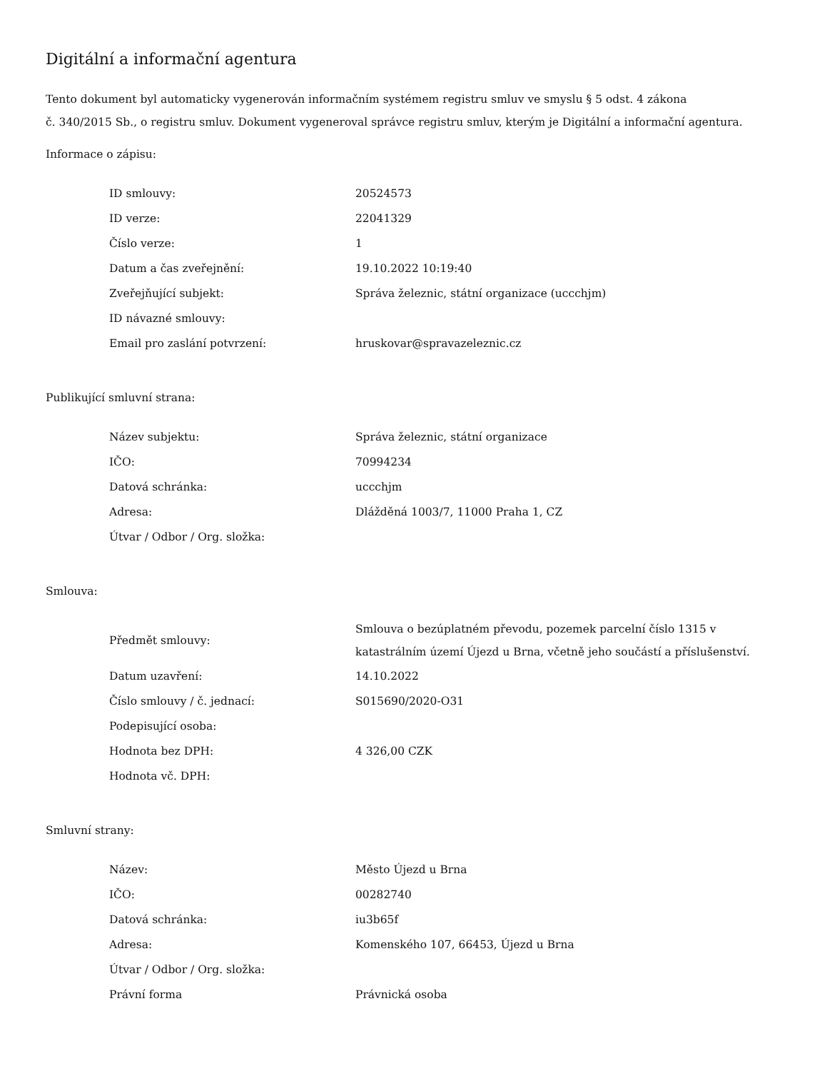Digitální a informační agentura
Tento dokument byl automaticky vygenerován informačním systémem registru smluv ve smyslu § 5 odst. 4 zákona
č. 340/2015 Sb., o registru smluv. Dokument vygeneroval správce registru smluv, kterým je Digitální a informační agentura.
Informace o zápisu:
| ID smlouvy: | 20524573 |
| ID verze: | 22041329 |
| Číslo verze: | 1 |
| Datum a čas zveřejnění: | 19.10.2022 10:19:40 |
| Zveřejňující subjekt: | Správa železnic, státní organizace (uccchjm) |
| ID návazné smlouvy: | |
| Email pro zaslání potvrzení: | hruskovar@spravazeleznic.cz |
Publikující smluvní strana:
| Název subjektu: | Správa železnic, státní organizace |
| IČO: | 70994234 |
| Datová schránka: | uccchjm |
| Adresa: | Dlážděná 1003/7, 11000 Praha 1, CZ |
| Útvar / Odbor / Org. složka: | |
Smlouva:
| Předmět smlouvy: | Smlouva o bezúplatném převodu, pozemek parcelní číslo 1315 v katastrálním území Újezd u Brna, včetně jeho součástí a příslušenství. |
| Datum uzavření: | 14.10.2022 |
| Číslo smlouvy / č. jednací: | S015690/2020-O31 |
| Podepisující osoba: | |
| Hodnota bez DPH: | 4 326,00 CZK |
| Hodnota vč. DPH: | |
Smluvní strany:
| Název: | Město Újezd u Brna |
| IČO: | 00282740 |
| Datová schránka: | iu3b65f |
| Adresa: | Komenského 107, 66453, Újezd u Brna |
| Útvar / Odbor / Org. složka: | |
| Právní forma | Právnická osoba |